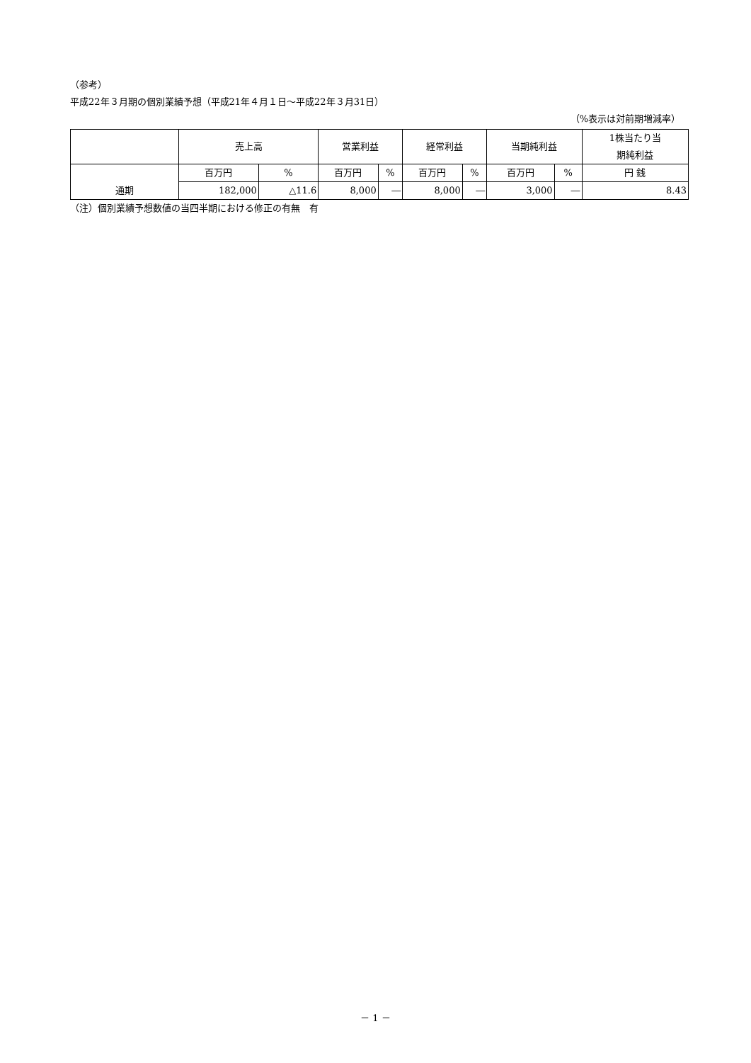（参考）
平成22年３月期の個別業績予想（平成21年４月１日～平成22年３月31日）
（%表示は対前期増減率）
| | 売上高 | | 営業利益 | | 経常利益 | | 当期純利益 | | 1株当たり当 期純利益 |
| 通期 | 百万円 | % | 百万円 | % | 百万円 | % | 百万円 | % | 円 銭 |
| | 182,000 | △11.6 | 8,000 | ― | 8,000 | ― | 3,000 | ― | 8.43 |
（注）個別業績予想数値の当四半期における修正の有無　有
－ 1 －